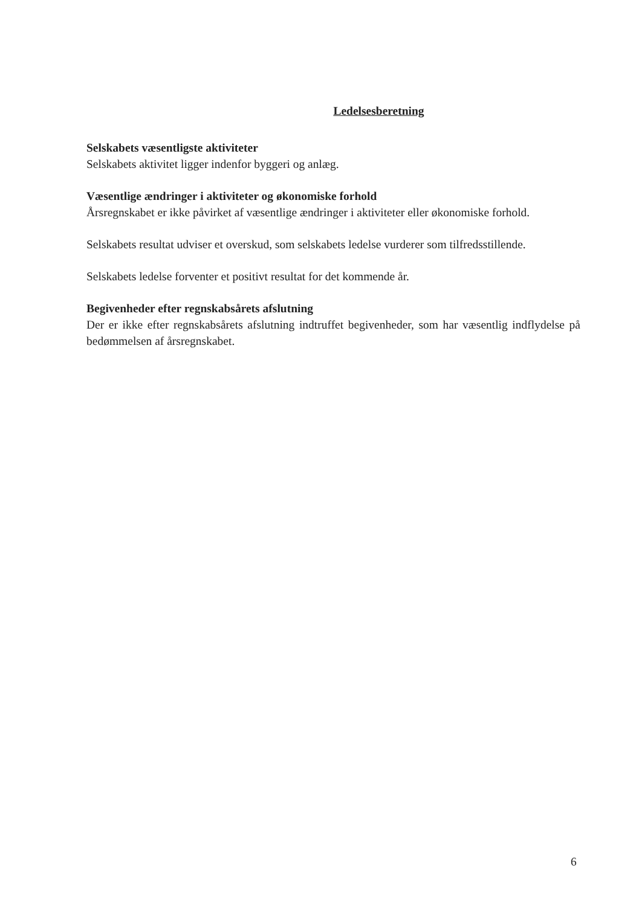Ledelsesberetning
Selskabets væsentligste aktiviteter
Selskabets aktivitet ligger indenfor byggeri og anlæg.
Væsentlige ændringer i aktiviteter og økonomiske forhold
Årsregnskabet er ikke påvirket af væsentlige ændringer i aktiviteter eller økonomiske forhold.
Selskabets resultat udviser et overskud, som selskabets ledelse vurderer som tilfredsstillende.
Selskabets ledelse forventer et positivt resultat for det kommende år.
Begivenheder efter regnskabsårets afslutning
Der er ikke efter regnskabsårets afslutning indtruffet begivenheder, som har væsentlig indflydelse på bedømmelsen af årsregnskabet.
6